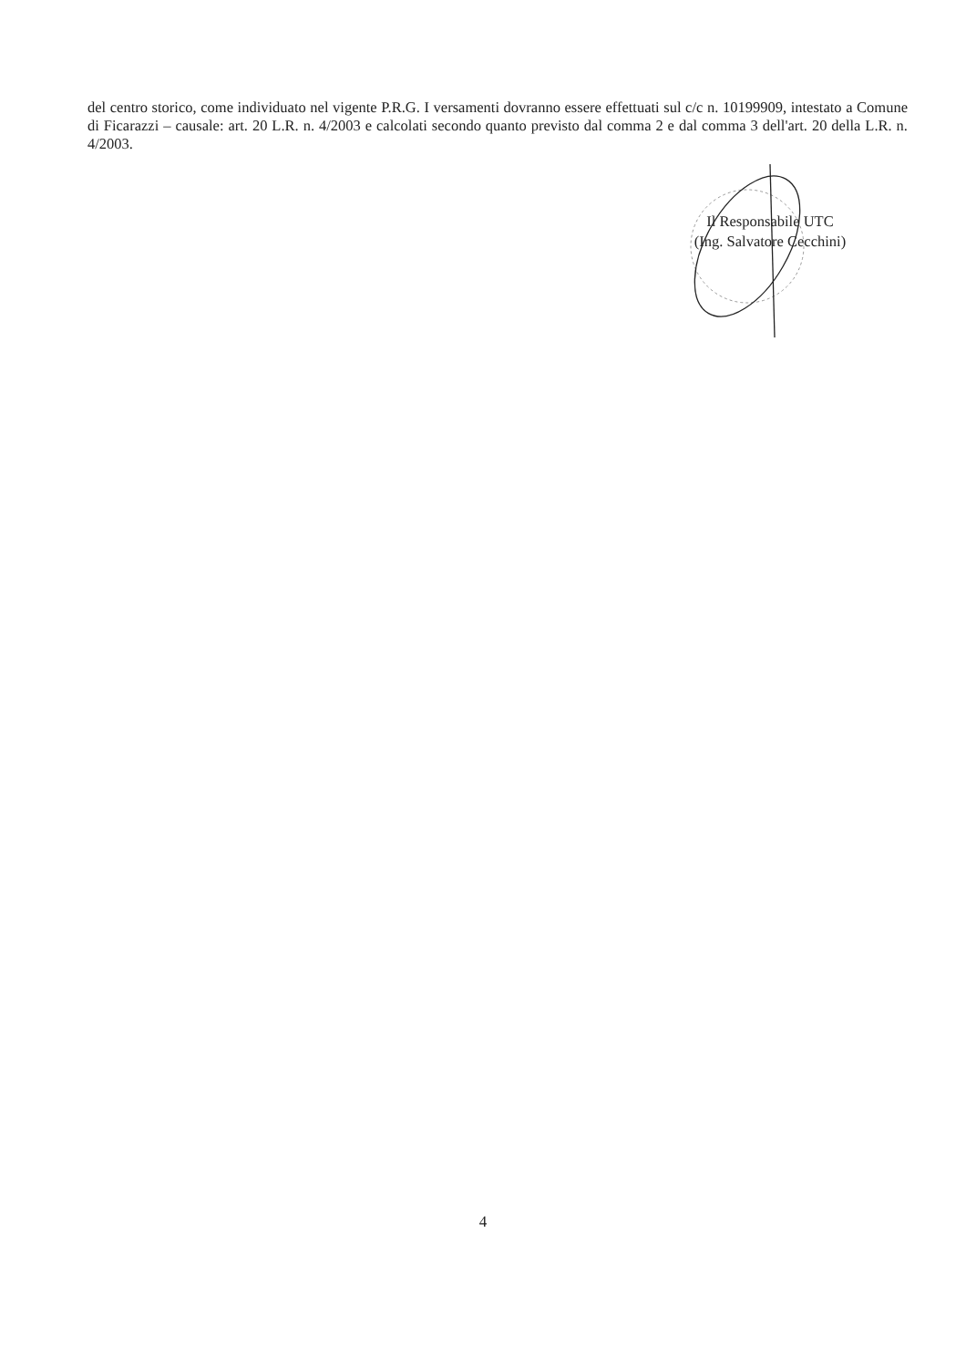del centro storico, come individuato nel vigente P.R.G. I versamenti dovranno essere effettuati sul c/c n. 10199909, intestato a Comune di Ficarazzi – causale: art. 20 L.R. n. 4/2003 e calcolati secondo quanto previsto dal comma 2 e dal comma 3 dell'art. 20 della L.R. n. 4/2003.
Il Responsabile UTC
(Ing. Salvatore Cecchini)
4